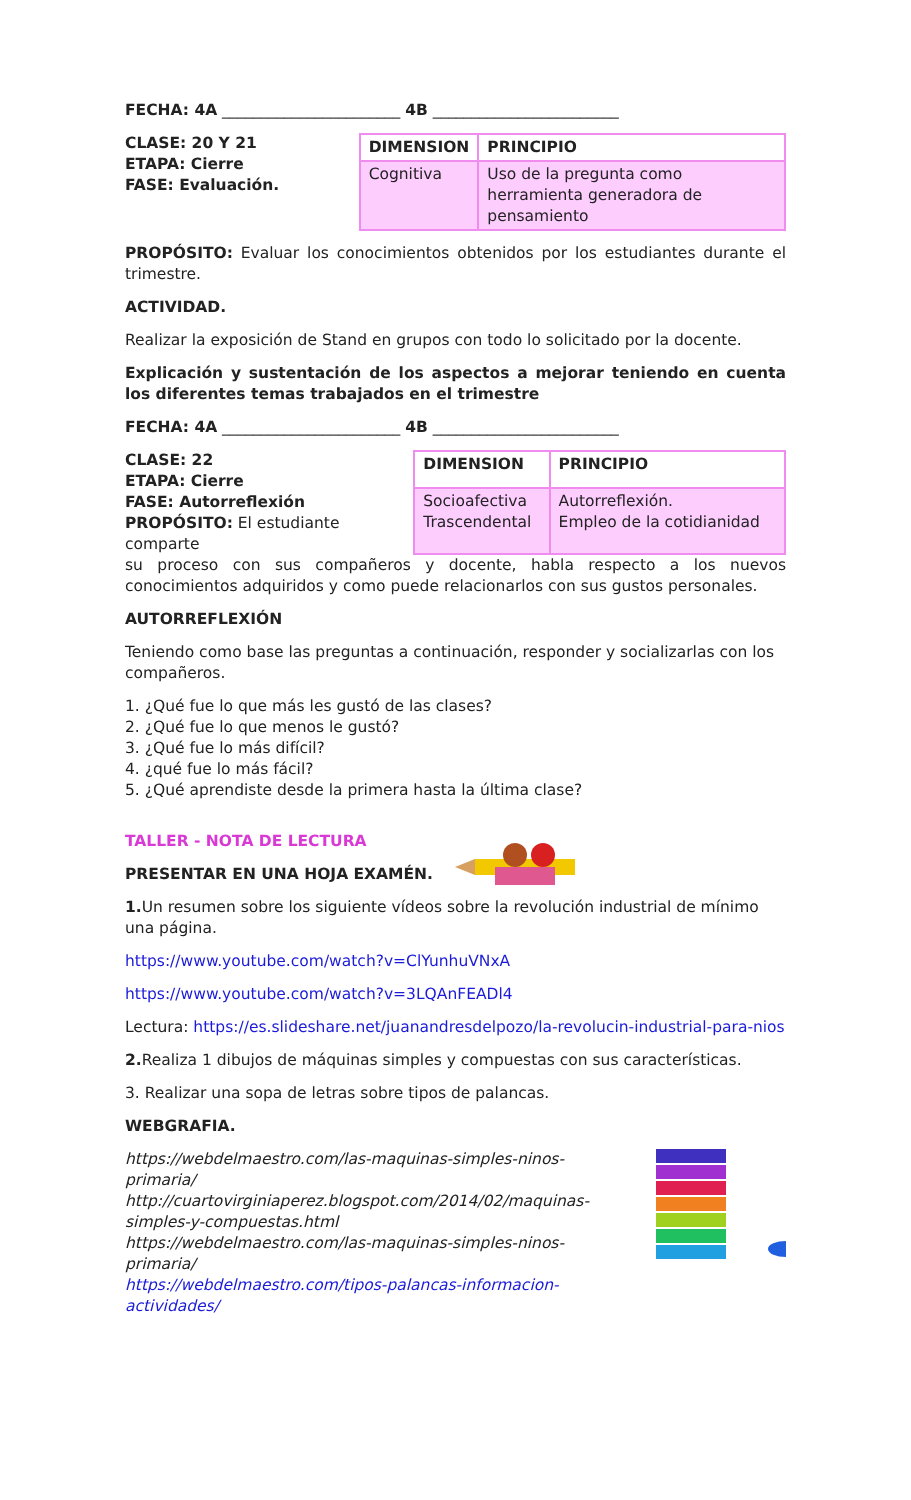FECHA: 4A _______________________ 4B ________________________
CLASE: 20 Y 21
ETAPA: Cierre
FASE: Evaluación.
| DIMENSION | PRINCIPIO |
| Cognitiva | Uso de la pregunta como herramienta generadora de pensamiento |
PROPÓSITO: Evaluar los conocimientos obtenidos por los estudiantes durante el trimestre.
ACTIVIDAD.
Realizar la exposición de Stand en grupos con todo lo solicitado por la docente.
Explicación y sustentación de los aspectos a mejorar teniendo en cuenta los diferentes temas trabajados en el trimestre
FECHA: 4A _______________________ 4B ________________________
CLASE: 22
ETAPA: Cierre
FASE: Autorreflexión
PROPÓSITO: El estudiante comparte
| DIMENSION | PRINCIPIO |
| Socioafectiva Trascendental | Autorreflexión. Empleo de la cotidianidad |
su proceso con sus compañeros y docente, habla respecto a los nuevos conocimientos adquiridos y como puede relacionarlos con sus gustos personales.
AUTORREFLEXIÓN
Teniendo como base las preguntas a continuación, responder y socializarlas con los compañeros.
1. ¿Qué fue lo que más les gustó de las clases?
2. ¿Qué fue lo que menos le gustó?
3. ¿Qué fue lo más difícil?
4. ¿qué fue lo más fácil?
5. ¿Qué aprendiste desde la primera hasta la última clase?
TALLER - NOTA DE LECTURA
PRESENTAR EN UNA HOJA EXAMÉN.
1. Un resumen sobre los siguiente vídeos sobre la revolución industrial de mínimo una página.
https://www.youtube.com/watch?v=ClYunhuVNxA
https://www.youtube.com/watch?v=3LQAnFEADl4
Lectura: https://es.slideshare.net/juanandresdelpozo/la-revolucin-industrial-para-nios
2. Realiza 1 dibujos de máquinas simples y compuestas con sus características.
3. Realizar una sopa de letras sobre tipos de palancas.
WEBGRAFIA.
https://webdelmaestro.com/las-maquinas-simples-ninos-primaria/
http://cuartovirginiaperez.blogspot.com/2014/02/maquinas-simples-y-compuestas.html
https://webdelmaestro.com/las-maquinas-simples-ninos-primaria/
https://webdelmaestro.com/tipos-palancas-informacion-actividades/